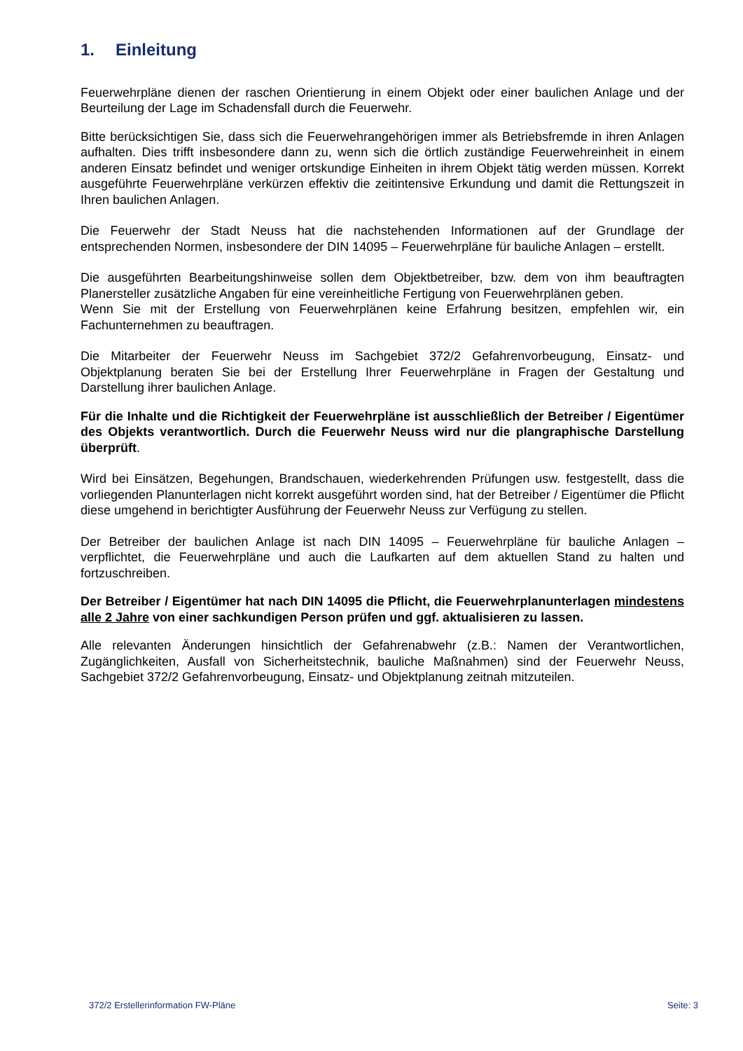1. Einleitung
Feuerwehrpläne dienen der raschen Orientierung in einem Objekt oder einer baulichen Anlage und der Beurteilung der Lage im Schadensfall durch die Feuerwehr.
Bitte berücksichtigen Sie, dass sich die Feuerwehrangehörigen immer als Betriebsfremde in ihren Anlagen aufhalten. Dies trifft insbesondere dann zu, wenn sich die örtlich zuständige Feuerwehreinheit in einem anderen Einsatz befindet und weniger ortskundige Einheiten in ihrem Objekt tätig werden müssen. Korrekt ausgeführte Feuerwehrpläne verkürzen effektiv die zeitintensive Erkundung und damit die Rettungszeit in Ihren baulichen Anlagen.
Die Feuerwehr der Stadt Neuss hat die nachstehenden Informationen auf der Grundlage der entsprechenden Normen, insbesondere der DIN 14095 – Feuerwehrpläne für bauliche Anlagen – erstellt.
Die ausgeführten Bearbeitungshinweise sollen dem Objektbetreiber, bzw. dem von ihm beauftragten Planersteller zusätzliche Angaben für eine vereinheitliche Fertigung von Feuerwehrplänen geben.
Wenn Sie mit der Erstellung von Feuerwehrplänen keine Erfahrung besitzen, empfehlen wir, ein Fachunternehmen zu beauftragen.
Die Mitarbeiter der Feuerwehr Neuss im Sachgebiet 372/2 Gefahrenvorbeugung, Einsatz- und Objektplanung beraten Sie bei der Erstellung Ihrer Feuerwehrpläne in Fragen der Gestaltung und Darstellung ihrer baulichen Anlage.
Für die Inhalte und die Richtigkeit der Feuerwehrpläne ist ausschließlich der Betreiber / Eigentümer des Objekts verantwortlich. Durch die Feuerwehr Neuss wird nur die plangraphische Darstellung überprüft.
Wird bei Einsätzen, Begehungen, Brandschauen, wiederkehrenden Prüfungen usw. festgestellt, dass die vorliegenden Planunterlagen nicht korrekt ausgeführt worden sind, hat der Betreiber / Eigentümer die Pflicht diese umgehend in berichtigter Ausführung der Feuerwehr Neuss zur Verfügung zu stellen.
Der Betreiber der baulichen Anlage ist nach DIN 14095 – Feuerwehrpläne für bauliche Anlagen – verpflichtet, die Feuerwehrpläne und auch die Laufkarten auf dem aktuellen Stand zu halten und fortzuschreiben.
Der Betreiber / Eigentümer hat nach DIN 14095 die Pflicht, die Feuerwehrplanunterlagen mindestens alle 2 Jahre von einer sachkundigen Person prüfen und ggf. aktualisieren zu lassen.
Alle relevanten Änderungen hinsichtlich der Gefahrenabwehr (z.B.: Namen der Verantwortlichen, Zugänglichkeiten, Ausfall von Sicherheitstechnik, bauliche Maßnahmen) sind der Feuerwehr Neuss, Sachgebiet 372/2 Gefahrenvorbeugung, Einsatz- und Objektplanung zeitnah mitzuteilen.
372/2 Erstellerinformation FW-Pläne Seite: 3